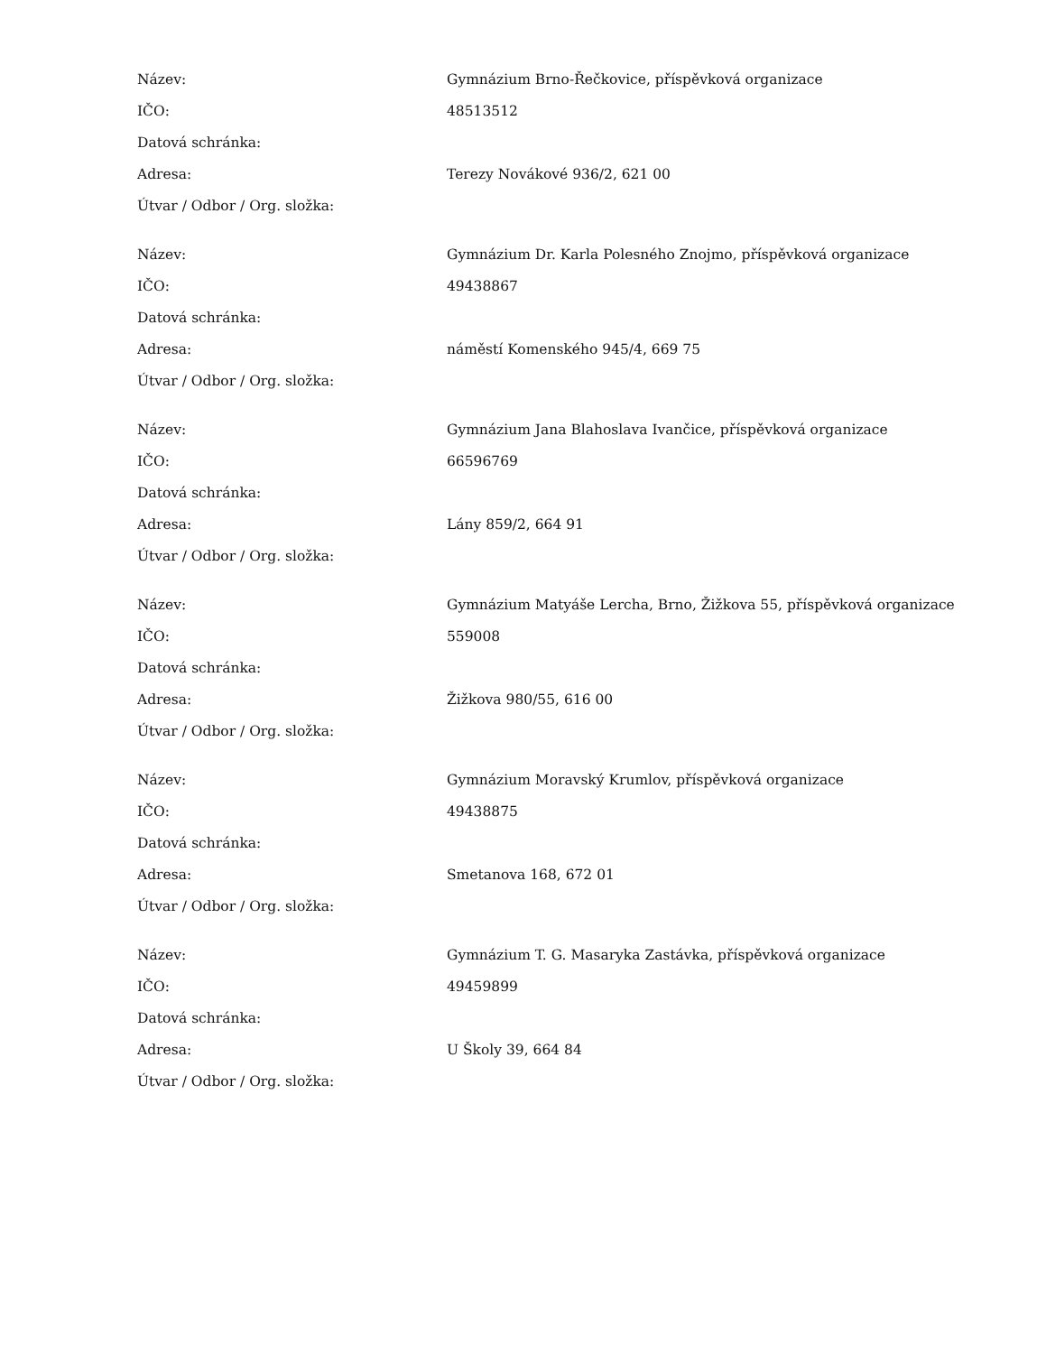| Název: | Gymnázium Brno-Řečkovice, příspěvková organizace |
| IČO: | 48513512 |
| Datová schránka: | |
| Adresa: | Terezy Novákové 936/2, 621 00 |
| Útvar / Odbor / Org. složka: | |
| Název: | Gymnázium Dr. Karla Polesného Znojmo, příspěvková organizace |
| IČO: | 49438867 |
| Datová schránka: | |
| Adresa: | náměstí Komenského 945/4, 669 75 |
| Útvar / Odbor / Org. složka: | |
| Název: | Gymnázium Jana Blahoslava Ivančice, příspěvková organizace |
| IČO: | 66596769 |
| Datová schránka: | |
| Adresa: | Lány 859/2, 664 91 |
| Útvar / Odbor / Org. složka: | |
| Název: | Gymnázium Matyáše Lercha, Brno, Žižkova 55, příspěvková organizace |
| IČO: | 559008 |
| Datová schránka: | |
| Adresa: | Žižkova 980/55, 616 00 |
| Útvar / Odbor / Org. složka: | |
| Název: | Gymnázium Moravský Krumlov, příspěvková organizace |
| IČO: | 49438875 |
| Datová schránka: | |
| Adresa: | Smetanova 168, 672 01 |
| Útvar / Odbor / Org. složka: | |
| Název: | Gymnázium T. G. Masaryka Zastávka, příspěvková organizace |
| IČO: | 49459899 |
| Datová schránka: | |
| Adresa: | U Školy 39, 664 84 |
| Útvar / Odbor / Org. složka: | |